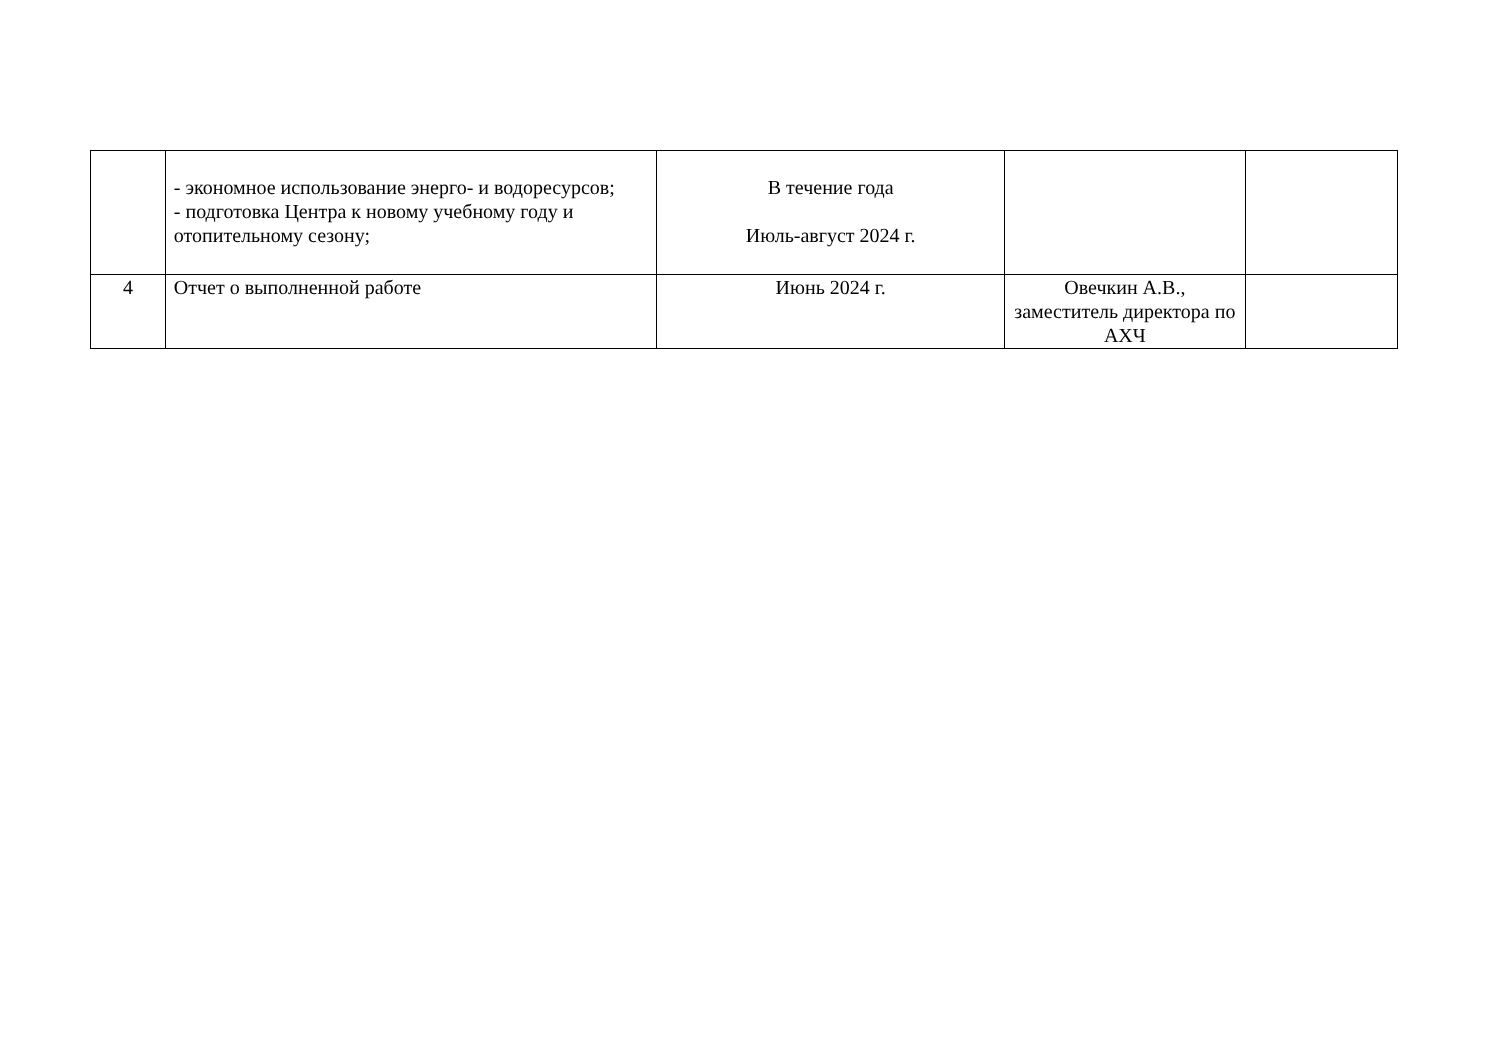| | - экономное использование энерго- и водоресурсов; - подготовка Центра к новому учебному году и отопительному сезону; | В течение года Июль-август 2024 г. | | |
| 4 | Отчет о выполненной работе | Июнь 2024 г. | Овечкин А.В., заместитель директора по АХЧ | |